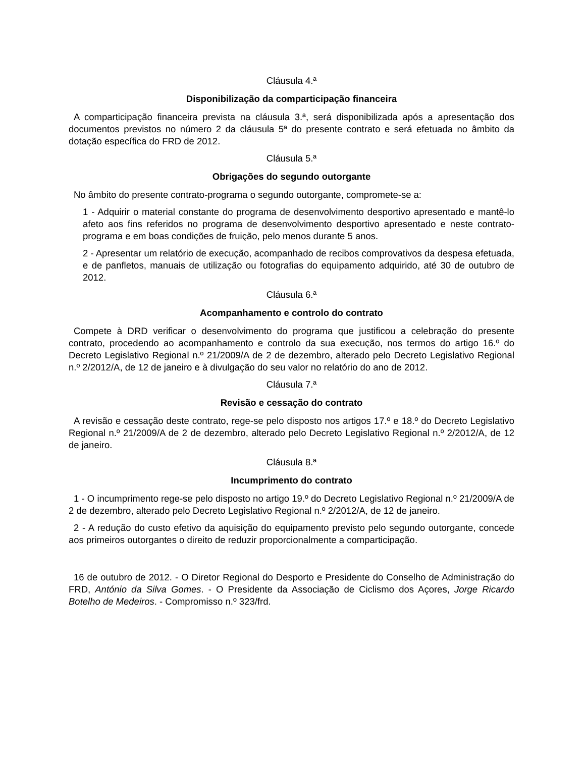Cláusula 4.ª
Disponibilização da comparticipação financeira
A comparticipação financeira prevista na cláusula 3.ª, será disponibilizada após a apresentação dos documentos previstos no número 2 da cláusula 5ª do presente contrato e será efetuada no âmbito da dotação específica do FRD de 2012.
Cláusula 5.ª
Obrigações do segundo outorgante
No âmbito do presente contrato-programa o segundo outorgante, compromete-se a:
1 - Adquirir o material constante do programa de desenvolvimento desportivo apresentado e mantê-lo afeto aos fins referidos no programa de desenvolvimento desportivo apresentado e neste contrato-programa e em boas condições de fruição, pelo menos durante 5 anos.
2 - Apresentar um relatório de execução, acompanhado de recibos comprovativos da despesa efetuada, e de panfletos, manuais de utilização ou fotografias do equipamento adquirido, até 30 de outubro de 2012.
Cláusula 6.ª
Acompanhamento e controlo do contrato
Compete à DRD verificar o desenvolvimento do programa que justificou a celebração do presente contrato, procedendo ao acompanhamento e controlo da sua execução, nos termos do artigo 16.º do Decreto Legislativo Regional n.º 21/2009/A de 2 de dezembro, alterado pelo Decreto Legislativo Regional n.º 2/2012/A, de 12 de janeiro e à divulgação do seu valor no relatório do ano de 2012.
Cláusula 7.ª
Revisão e cessação do contrato
A revisão e cessação deste contrato, rege-se pelo disposto nos artigos 17.º e 18.º do Decreto Legislativo Regional n.º 21/2009/A de 2 de dezembro, alterado pelo Decreto Legislativo Regional n.º 2/2012/A, de 12 de janeiro.
Cláusula 8.ª
Incumprimento do contrato
1 - O incumprimento rege-se pelo disposto no artigo 19.º do Decreto Legislativo Regional n.º 21/2009/A de 2 de dezembro, alterado pelo Decreto Legislativo Regional n.º 2/2012/A, de 12 de janeiro.
2 - A redução do custo efetivo da aquisição do equipamento previsto pelo segundo outorgante, concede aos primeiros outorgantes o direito de reduzir proporcionalmente a comparticipação.
16 de outubro de 2012. - O Diretor Regional do Desporto e Presidente do Conselho de Administração do FRD, António da Silva Gomes. - O Presidente da Associação de Ciclismo dos Açores, Jorge Ricardo Botelho de Medeiros. - Compromisso n.º 323/frd.